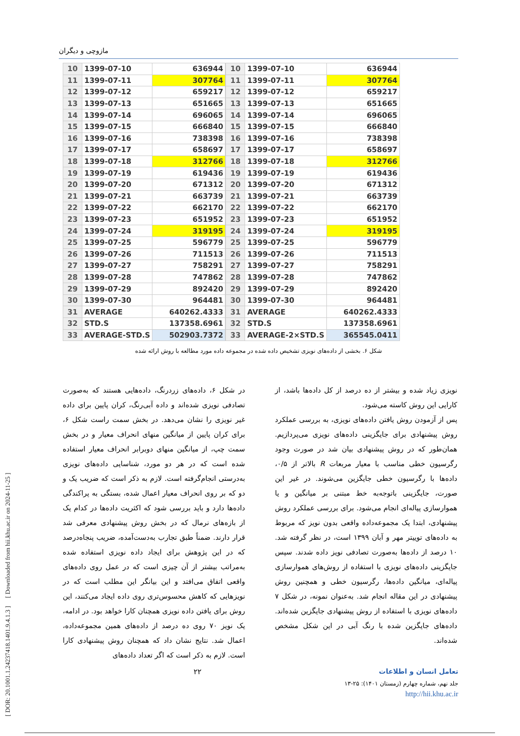[ DOR: 20.1001.1.24237418.1401.9.4.1.3 ] [ Downloaded from hii.khu.ac.ir on 2024-11-25 ]
مازوچی و دیگران
| 10 | 1399-07-10 | 636944 |
| 11 | 1399-07-11 | 307764 |
| 12 | 1399-07-12 | 659217 |
| 13 | 1399-07-13 | 651665 |
| 14 | 1399-07-14 | 696065 |
| 15 | 1399-07-15 | 666840 |
| 16 | 1399-07-16 | 738398 |
| 17 | 1399-07-17 | 658697 |
| 18 | 1399-07-18 | 312766 |
| 19 | 1399-07-19 | 619436 |
| 20 | 1399-07-20 | 671312 |
| 21 | 1399-07-21 | 663739 |
| 22 | 1399-07-22 | 662170 |
| 23 | 1399-07-23 | 651952 |
| 24 | 1399-07-24 | 319195 |
| 25 | 1399-07-25 | 596779 |
| 26 | 1399-07-26 | 711513 |
| 27 | 1399-07-27 | 758291 |
| 28 | 1399-07-28 | 747862 |
| 29 | 1399-07-29 | 892420 |
| 30 | 1399-07-30 | 964481 |
| 31 | AVERAGE | 640262.4333 |
| 32 | STD.S | 137358.6961 |
| 33 | AVERAGE-STD.S | 502903.7372 |
| 10 | 1399-07-10 | 636944 |
| 11 | 1399-07-11 | 307764 |
| 12 | 1399-07-12 | 659217 |
| 13 | 1399-07-13 | 651665 |
| 14 | 1399-07-14 | 696065 |
| 15 | 1399-07-15 | 666840 |
| 16 | 1399-07-16 | 738398 |
| 17 | 1399-07-17 | 658697 |
| 18 | 1399-07-18 | 312766 |
| 19 | 1399-07-19 | 619436 |
| 20 | 1399-07-20 | 671312 |
| 21 | 1399-07-21 | 663739 |
| 22 | 1399-07-22 | 662170 |
| 23 | 1399-07-23 | 651952 |
| 24 | 1399-07-24 | 319195 |
| 25 | 1399-07-25 | 596779 |
| 26 | 1399-07-26 | 711513 |
| 27 | 1399-07-27 | 758291 |
| 28 | 1399-07-28 | 747862 |
| 29 | 1399-07-29 | 892420 |
| 30 | 1399-07-30 | 964481 |
| 31 | AVERAGE | 640262.4333 |
| 32 | STD.S | 137358.6961 |
| 33 | AVERAGE-2×STD.S | 365545.0411 |
شکل ۶. بخشی از داده‌های نویزی تشخیص داده شده در مجموعه داده مورد مطالعه با روش ارائه شده
در شکل ۶، داده‌های زردرنگ، داده‌هایی هستند که به‌صورت تصادفی نویزی شده‌اند و داده آبی‌رنگ، کران پایین برای داده غیر نویزی را نشان می‌دهد. در بخش سمت راست شکل ۶، برای کران پایین از میانگین منهای انحراف معیار و در بخش سمت چپ، از میانگین منهای دوبرابر انحراف معیار استفاده شده است که در هر دو مورد، شناسایی داده‌های نویزی به‌درستی انجام‌گرفته است. لازم به ذکر است که ضریب یک و دو که بر روی انحراف معیار اعمال شده، بستگی به پراکندگی داده‌ها دارد و باید بررسی شود که اکثریت داده‌ها در کدام یک از بازه‌های نرمال که در بخش روش پیشنهادی معرفی شد قرار دارند. ضمناً طبق تجارب به‌دست‌آمده، ضریب پنجاه‌درصد که در این پژوهش برای ایجاد داده نویزی استفاده شده به‌مراتب بیشتر از آن چیزی است که در عمل روی داده‌های واقعی اتفاق می‌افتد و این بیانگر این مطلب است که در نویزهایی که کاهش محسوس‌تری روی داده ایجاد می‌کنند، این روش برای یافتن داده نویزی همچنان کارا خواهد بود. در ادامه، یک نویز ۷۰ روی ده درصد از داده‌های همین مجموعه‌داده، اعمال شد. نتایج نشان داد که همچنان روش پیشنهادی کارا است. لازم به ذکر است که اگر تعداد داده‌های
نویزی زیاد شده و بیشتر از ده درصد از کل داده‌ها باشد، از کارایی این روش کاسته می‌شود.
پس از آزمودن روش یافتن داده‌های نویزی، به بررسی عملکرد روش پیشنهادی برای جایگزینی داده‌های نویزی می‌پردازیم. همان‌طور که در روش پیشنهادی بیان شد در صورت وجود رگرسیون خطی مناسب با معیار مربعات R بالاتر از ۰/۵، داده‌ها با رگرسیون خطی جایگزین می‌شوند. در غیر این صورت، جایگزینی باتوجه‌به خط مبتنی بر میانگین و یا هموارسازی پیاله‌ای انجام می‌شود. برای بررسی عملکرد روش پیشنهادی، ابتدا یک مجموعه‌داده واقعی بدون نویز که مربوط به داده‌های توییتر مهر و آبان ۱۳۹۹ است، در نظر گرفته شد. ۱۰ درصد از داده‌ها به‌صورت تصادفی نویز داده شدند. سپس جایگزینی داده‌های نویزی با استفاده از روش‌های هموارسازی پیاله‌ای، میانگین داده‌ها، رگرسیون خطی و همچنین روش پیشنهادی در این مقاله انجام شد. به‌عنوان نمونه، در شکل ۷ داده‌های نویزی با استفاده از روش پیشنهادی جایگزین شده‌اند. داده‌های جایگزین شده با رنگ آبی در این شکل مشخص شده‌اند.
تعامل انسان و اطلاعات ۲۲
جلد نهم، شماره چهارم (زمستان ۱۴۰۱): ۲۵-۱۳
http://hii.khu.ac.ir